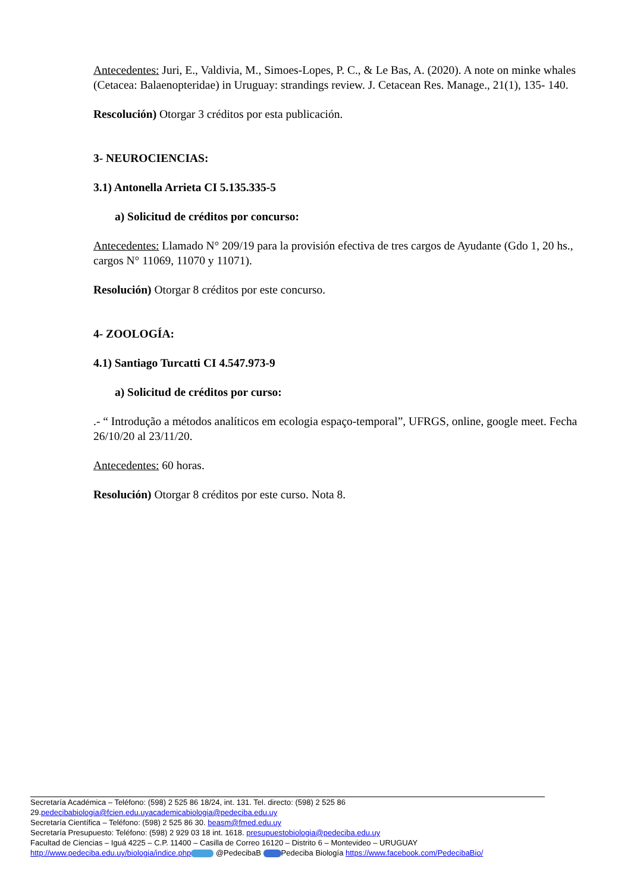Antecedentes: Juri, E., Valdivia, M., Simoes-Lopes, P. C., & Le Bas, A. (2020). A note on minke whales (Cetacea: Balaenopteridae) in Uruguay: strandings review. J. Cetacean Res. Manage., 21(1), 135- 140.
Rescolución) Otorgar 3 créditos por esta publicación.
3- NEUROCIENCIAS:
3.1) Antonella Arrieta CI 5.135.335-5
a) Solicitud de créditos por concurso:
Antecedentes: Llamado N° 209/19 para la provisión efectiva de tres cargos de Ayudante (Gdo 1, 20 hs., cargos N° 11069, 11070 y 11071).
Resolución) Otorgar 8 créditos por este concurso.
4- ZOOLOGÍA:
4.1) Santiago Turcatti CI 4.547.973-9
a) Solicitud de créditos por curso:
.- “ Introdução a métodos analíticos em ecologia espaço-temporal”, UFRGS, online, google meet. Fecha 26/10/20 al 23/11/20.
Antecedentes: 60 horas.
Resolución) Otorgar 8 créditos por este curso. Nota 8.
Secretaría Académica – Teléfono: (598) 2 525 86 18/24, int. 131. Tel. directo: (598) 2 525 86 29.pedecibabiologia@fcien.edu.uy academicabiologia@pedeciba.edu.uy
Secretaría Científica – Teléfono: (598) 2 525 86 30. beasm@fmed.edu.uy
Secretaría Presupuesto: Teléfono: (598) 2 929 03 18 int. 1618. presupuestobiologia@pedeciba.edu.uy
Facultad de Ciencias – Iguá 4225 – C.P. 11400 – Casilla de Correo 16120 – Distrito 6 – Montevideo – URUGUAY
http://www.pedeciba.edu.uy/biologia/indice.php @PedecibaB Pedeciba Biología https://www.facebook.com/PedecibaBio/